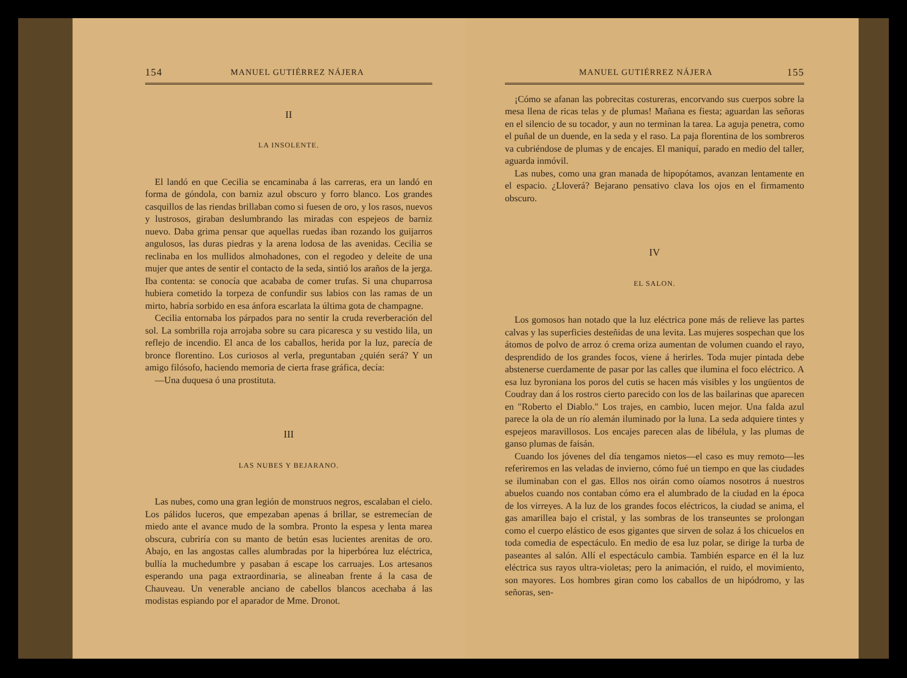154 MANUEL GUTIÉRREZ NÁJERA
II
LA INSOLENTE.
El landó en que Cecilia se encaminaba á las carreras, era un landó en forma de góndola, con barniz azul obscuro y forro blanco. Los grandes casquillos de las riendas brillaban como si fuesen de oro, y los rasos, nuevos y lustrosos, giraban deslumbrando las miradas con espejeos de barniz nuevo. Daba grima pensar que aquellas ruedas iban rozando los guijarros angulosos, las duras piedras y la arena lodosa de las avenidas. Cecilia se reclinaba en los mullidos almohadones, con el regodeo y deleite de una mujer que antes de sentir el contacto de la seda, sintió los araños de la jerga. Iba contenta: se conocía que acababa de comer trufas. Si una chuparrosa hubiera cometido la torpeza de confundir sus labios con las ramas de un mirto, habría sorbido en esa ánfora escarlata la última gota de champagne.
Cecilia entornaba los párpados para no sentir la cruda reverberación del sol. La sombrilla roja arrojaba sobre su cara picaresca y su vestido lila, un reflejo de incendio. El anca de los caballos, herida por la luz, parecía de bronce florentino. Los curiosos al verla, preguntaban ¿quién será? Y un amigo filósofo, haciendo memoria de cierta frase gráfica, decía:
—Una duquesa ó una prostituta.
III
LAS NUBES Y BEJARANO.
Las nubes, como una gran legión de monstruos negros, escalaban el cielo. Los pálidos luceros, que empezaban apenas á brillar, se estremecían de miedo ante el avance mudo de la sombra. Pronto la espesa y lenta marea obscura, cubriría con su manto de betún esas lucientes arenitas de oro. Abajo, en las angostas calles alumbradas por la hiperbórea luz eléctrica, bullía la muchedumbre y pasaban á escape los carruajes. Los artesanos esperando una paga extraordinaria, se alineaban frente á la casa de Chauveau. Un venerable anciano de cabellos blancos acechaba á las modistas espiando por el aparador de Mme. Dronot.
MANUEL GUTIÉRREZ NÁJERA 155
¡Cómo se afanan las pobrecitas costureras, encorvando sus cuerpos sobre la mesa llena de ricas telas y de plumas! Mañana es fiesta; aguardan las señoras en el silencio de su tocador, y aun no terminan la tarea. La aguja penetra, como el puñal de un duende, en la seda y el raso. La paja florentina de los sombreros va cubriéndose de plumas y de encajes. El maniquí, parado en medio del taller, aguarda inmóvil.
Las nubes, como una gran manada de hipopótamos, avanzan lentamente en el espacio. ¿Lloverá? Bejarano pensativo clava los ojos en el firmamento obscuro.
IV
EL SALON.
Los gomosos han notado que la luz eléctrica pone más de relieve las partes calvas y las superficies desteñidas de una levita. Las mujeres sospechan que los átomos de polvo de arroz ó crema oriza aumentan de volumen cuando el rayo, desprendido de los grandes focos, viene á herirles. Toda mujer pintada debe abstenerse cuerdamente de pasar por las calles que ilumina el foco eléctrico. A esa luz byroniana los poros del cutis se hacen más visibles y los ungüentos de Coudray dan á los rostros cierto parecido con los de las bailarinas que aparecen en "Roberto el Diablo." Los trajes, en cambio, lucen mejor. Una falda azul parece la ola de un río alemán iluminado por la luna. La seda adquiere tintes y espejeos maravillosos. Los encajes parecen alas de libélula, y las plumas de ganso plumas de faisán.
Cuando los jóvenes del día tengamos nietos—el caso es muy remoto—les referiremos en las veladas de invierno, cómo fué un tiempo en que las ciudades se iluminaban con el gas. Ellos nos oirán como oíamos nosotros á nuestros abuelos cuando nos contaban cómo era el alumbrado de la ciudad en la época de los virreyes. A la luz de los grandes focos eléctricos, la ciudad se anima, el gas amarillea bajo el cristal, y las sombras de los transeuntes se prolongan como el cuerpo elástico de esos gigantes que sirven de solaz á los chicuelos en toda comedia de espectáculo. En medio de esa luz polar, se dirige la turba de paseantes al salón. Allí el espectáculo cambia. También esparce en él la luz eléctrica sus rayos ultra-violetas; pero la animación, el ruido, el movimiento, son mayores. Los hombres giran como los caballos de un hipódromo, y las señoras, sen-